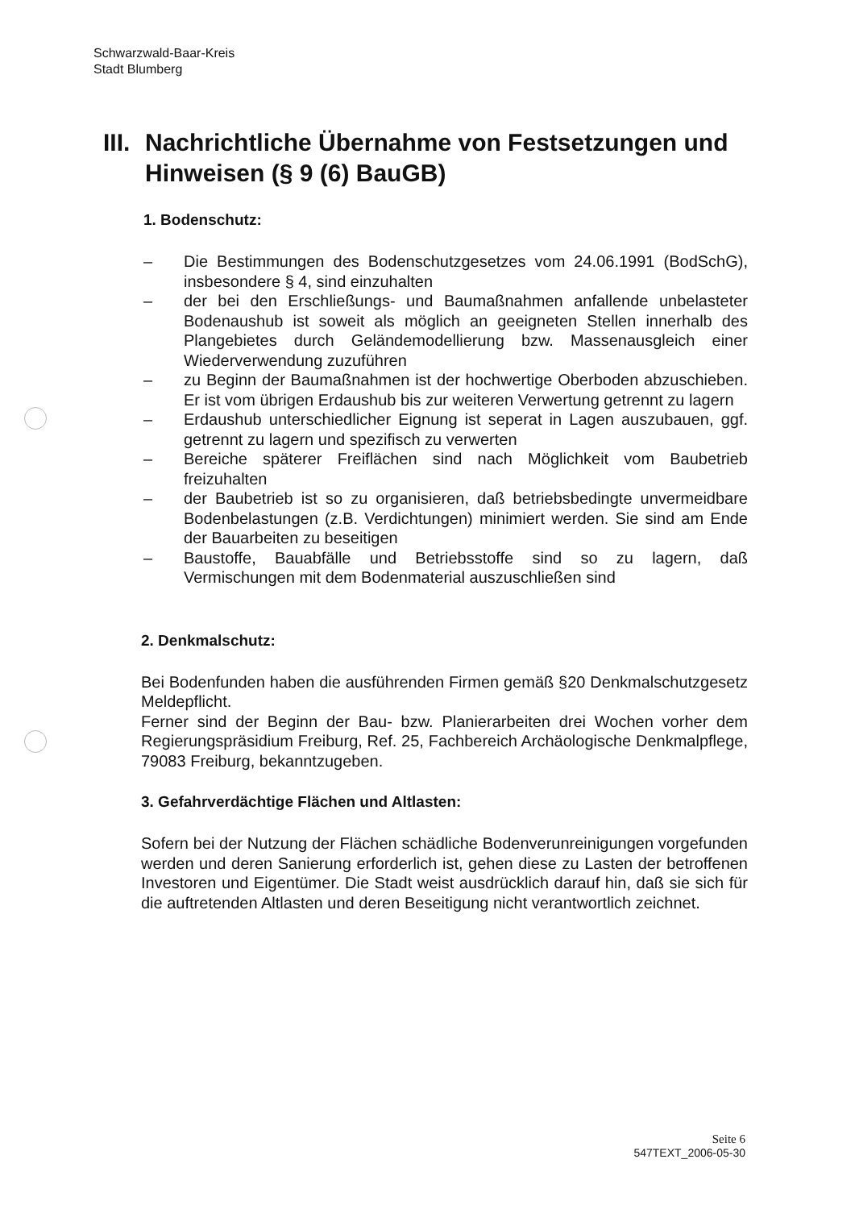Schwarzwald-Baar-Kreis
Stadt Blumberg
III. Nachrichtliche Übernahme von Festsetzungen und Hinweisen (§ 9 (6) BauGB)
1. Bodenschutz:
– Die Bestimmungen des Bodenschutzgesetzes vom 24.06.1991 (BodSchG), insbesondere § 4, sind einzuhalten
– der bei den Erschließungs- und Baumaßnahmen anfallende unbelasteter Bodenaushub ist soweit als möglich an geeigneten Stellen innerhalb des Plangebietes durch Geländemodellierung bzw. Massenausgleich einer Wiederverwendung zuzuführen
– zu Beginn der Baumaßnahmen ist der hochwertige Oberboden abzuschieben. Er ist vom übrigen Erdaushub bis zur weiteren Verwertung getrennt zu lagern
– Erdaushub unterschiedlicher Eignung ist seperat in Lagen auszubauen, ggf. getrennt zu lagern und spezifisch zu verwerten
– Bereiche späterer Freiflächen sind nach Möglichkeit vom Baubetrieb freizuhalten
– der Baubetrieb ist so zu organisieren, daß betriebsbedingte unvermeidbare Bodenbelastungen (z.B. Verdichtungen) minimiert werden. Sie sind am Ende der Bauarbeiten zu beseitigen
– Baustoffe, Bauabfälle und Betriebsstoffe sind so zu lagern, daß Vermischungen mit dem Bodenmaterial auszuschließen sind
2. Denkmalschutz:
Bei Bodenfunden haben die ausführenden Firmen gemäß §20 Denkmalschutzgesetz Meldepflicht.
Ferner sind der Beginn der Bau- bzw. Planierarbeiten drei Wochen vorher dem Regierungspräsidium Freiburg, Ref. 25, Fachbereich Archäologische Denkmalpflege, 79083 Freiburg, bekanntzugeben.
3. Gefahrverdächtige Flächen und Altlasten:
Sofern bei der Nutzung der Flächen schädliche Bodenverunreinigungen vorgefunden werden und deren Sanierung erforderlich ist, gehen diese zu Lasten der betroffenen Investoren und Eigentümer. Die Stadt weist ausdrücklich darauf hin, daß sie sich für die auftretenden Altlasten und deren Beseitigung nicht verantwortlich zeichnet.
Seite 6
547TEXT_2006-05-30